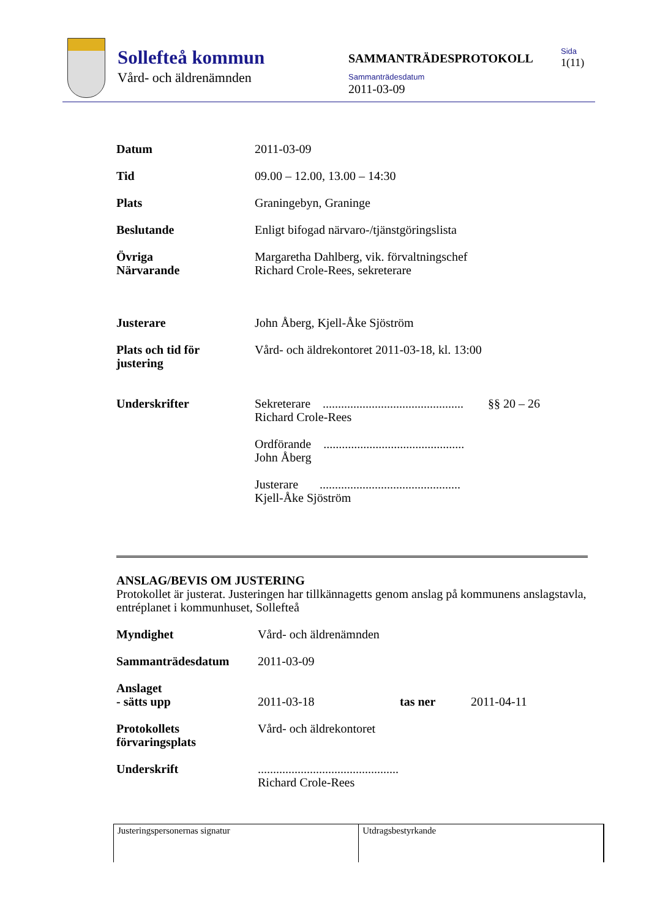Sollefteå kommun
Vård- och äldrenämnden
SAMMANTRÄDESPROTOKOLL
Sammanträdesdatum
2011-03-09
Sida
1(11)
| Datum | 2011-03-09 |
| Tid | 09.00 – 12.00, 13.00 – 14:30 |
| Plats | Graningebyn, Graninge |
| Beslutande | Enligt bifogad närvaro-/tjänstgöringslista |
| Övriga Närvarande | Margaretha Dahlberg, vik. förvaltningschef Richard Crole-Rees, sekreterare |
| Justerare | John Åberg, Kjell-Åke Sjöström |
| Plats och tid för justering | Vård- och äldrekontoret 2011-03-18, kl. 13:00 |
| Underskrifter | Sekreterare .............................................. §§ 20 – 26 Richard Crole-Rees Ordförande .............................................. John Åberg Justerare .............................................. Kjell-Åke Sjöström |
ANSLAG/BEVIS OM JUSTERING
Protokollet är justerat. Justeringen har tillkännagetts genom anslag på kommunens anslagstavla, entréplanet i kommunhuset, Sollefteå
| Myndighet | Vård- och äldrenämnden | | |
| Sammanträdesdatum | 2011-03-09 | | |
| Anslaget - sätts upp | 2011-03-18 | tas ner | 2011-04-11 |
| Protokollets förvaringsplats | Vård- och äldrekontoret | | |
| Underskrift | .............................................. Richard Crole-Rees | | |
| Justeringspersonernas signatur | Utdragsbestyrkande |